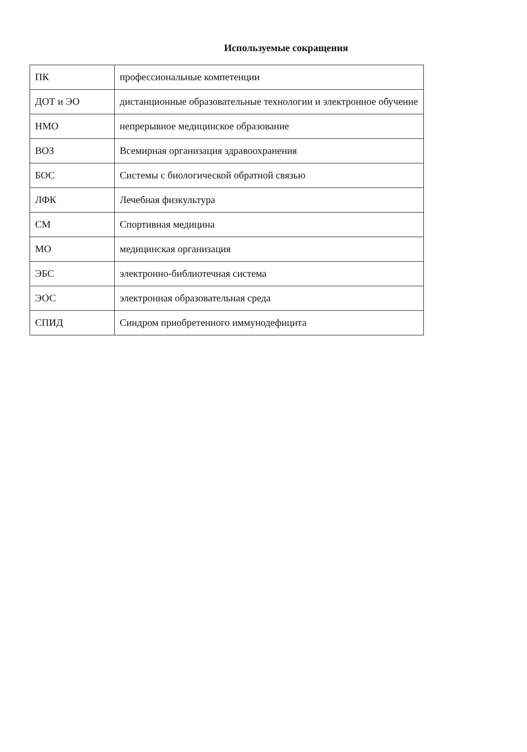Используемые сокращения
| ПК | профессиональные компетенции |
| ДОТ и ЭО | дистанционные образовательные технологии и электронное обучение |
| НМО | непрерывное медицинское образование |
| ВОЗ | Всемирная организация здравоохранения |
| БОС | Системы с биологической обратной связью |
| ЛФК | Лечебная физкультура |
| СМ | Спортивная медицина |
| МО | медицинская организация |
| ЭБС | электронно-библиотечная система |
| ЭОС | электронная образовательная среда |
| СПИД | Синдром приобретенного иммунодефицита |